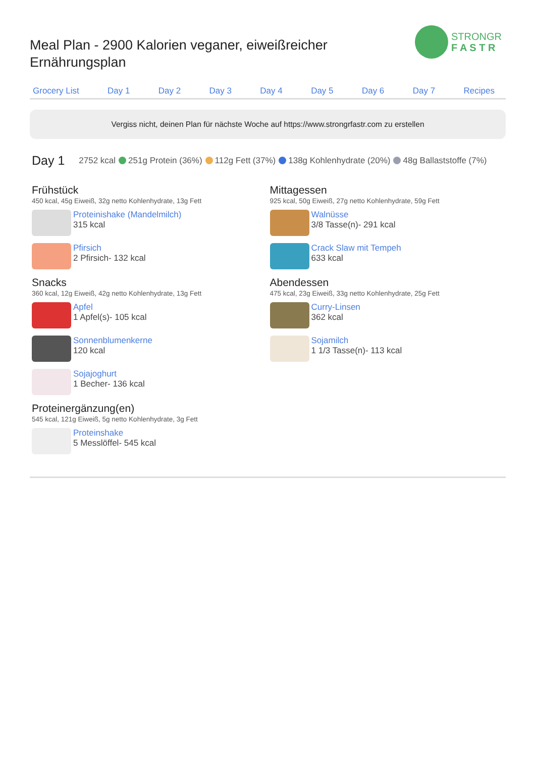Meal Plan - 2900 Kalorien veganer, eiweißreicher Ernährungsplan
STRONGR
F A S T R
Grocery List Day 1 Day 2 Day 3 Day 4 Day 5 Day 6 Day 7 Recipes
Vergiss nicht, deinen Plan für nächste Woche auf https://www.strongrfastr.com zu erstellen
Day 1 2752 kcal 251g Protein (36%) 112g Fett (37%) 138g Kohlenhydrate (20%) 48g Ballaststoffe (7%)
Frühstück
450 kcal, 45g Eiweiß, 32g netto Kohlenhydrate, 13g Fett
Proteinishake (Mandelmilch)
315 kcal
Pfirsich
2 Pfirsich- 132 kcal
Snacks
360 kcal, 12g Eiweiß, 42g netto Kohlenhydrate, 13g Fett
Apfel
1 Apfel(s)- 105 kcal
Sonnenblumenkerne
120 kcal
Sojajoghurt
1 Becher- 136 kcal
Proteinergänzung(en)
545 kcal, 121g Eiweiß, 5g netto Kohlenhydrate, 3g Fett
Proteinshake
5 Messlöffel- 545 kcal
Mittagessen
925 kcal, 50g Eiweiß, 27g netto Kohlenhydrate, 59g Fett
Walnüsse
3/8 Tasse(n)- 291 kcal
Crack Slaw mit Tempeh
633 kcal
Abendessen
475 kcal, 23g Eiweiß, 33g netto Kohlenhydrate, 25g Fett
Curry-Linsen
362 kcal
Sojamilch
1 1/3 Tasse(n)- 113 kcal